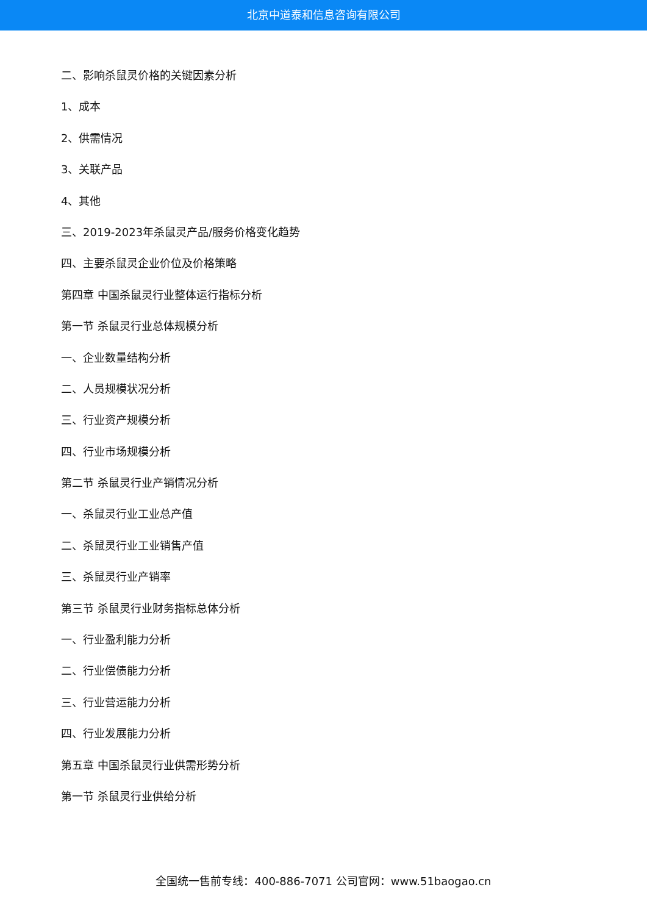北京中道泰和信息咨询有限公司
二、影响杀鼠灵价格的关键因素分析
1、成本
2、供需情况
3、关联产品
4、其他
三、2019-2023年杀鼠灵产品/服务价格变化趋势
四、主要杀鼠灵企业价位及价格策略
第四章 中国杀鼠灵行业整体运行指标分析
第一节 杀鼠灵行业总体规模分析
一、企业数量结构分析
二、人员规模状况分析
三、行业资产规模分析
四、行业市场规模分析
第二节 杀鼠灵行业产销情况分析
一、杀鼠灵行业工业总产值
二、杀鼠灵行业工业销售产值
三、杀鼠灵行业产销率
第三节 杀鼠灵行业财务指标总体分析
一、行业盈利能力分析
二、行业偿债能力分析
三、行业营运能力分析
四、行业发展能力分析
第五章 中国杀鼠灵行业供需形势分析
第一节 杀鼠灵行业供给分析
全国统一售前专线：400-886-7071 公司官网：www.51baogao.cn